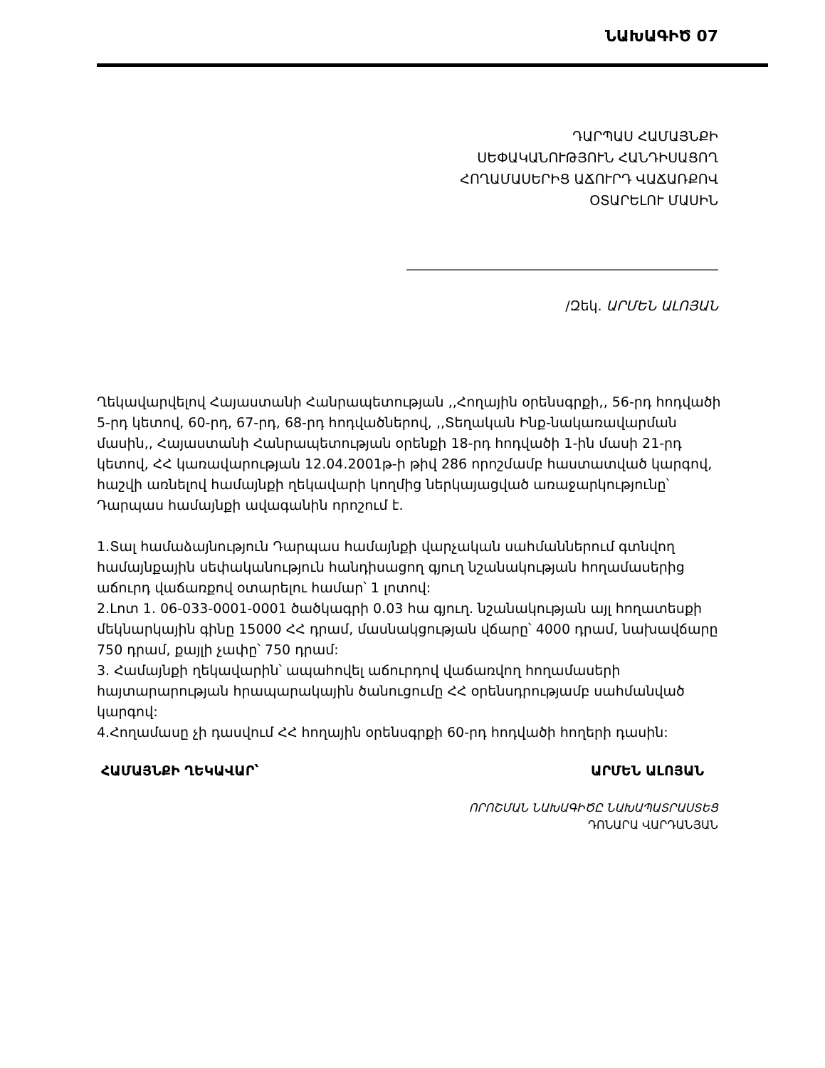ՆԱԽԱԳԻԾ 07
ԴԱՐՊԱՍ ՀԱՄԱՅՆՔԻ
ՍԵՓԱԿԱՆՈՒԹՅՈՒՆ ՀԱՆԴԻՍԱՑՈՂ
ՀՈՂԱՄԱՍԵՐԻՑ ԱՃՈՒՐԴ ՎԱՃԱՌՔՈՎ
ՕՏԱՐԵԼՈՒ ՄԱՍԻՆ
/Զեկ. ԱՐՄԵՆ ԱԼՈՅԱՆ
Ղեկավարվելով Հայաստանի Հանրապետության ,,Հողային օրենսգրքի,, 56-րդ հոդվածի 5-րդ կետով, 60-րդ, 67-րդ, 68-րդ հոդվածներով, ,,Տեղական Ինք-նակառավարման մասին,, Հայաստանի Հանրապետության օրենքի 18-րդ հոդվածի 1-ին մասի 21-րդ կետով, ՀՀ կառավարության 12.04.2001թ-ի թիվ 286 որոշմամբ հաստատված կարգով, հաշվի առնելով համայնքի ղեկավարի կողմից ներկայացված առաջարկությունը՝
Դարպաս համայնքի ավագանին որոշում է.
1.Տալ համաձայնություն Դարպաս համայնքի վարչական սահմաններում գտնվող համայնքային սեփականություն հանդիսացող գյուղ նշանակության հողամասերից աճուրդ վաճառքով օտարելու համար՝ 1 լոտով:
2.Լոտ 1. 06-033-0001-0001 ծածկագրի 0.03 հա գյուղ. նշանակության այլ հողատեսքի մեկնարկային գինը 15000 ՀՀ դրամ, մասնակցության վճարը՝ 4000 դրամ, նախավճարը 750 դրամ, քայլի չափը՝ 750 դրամ:
3. Համայնքի ղեկավարին՝ ապահովել աճուրդով վաճառվող հողամասերի հայտարարության հրապարակային ծանուցումը ՀՀ օրենսդրությամբ սահմանված կարգով:
4.Հողամասը չի դասվում ՀՀ հողային օրենսգրքի 60-րդ հոդվածի հողերի դասին:
ՀԱՄԱՅՆՔԻ ՂԵԿԱՎԱՐ՝ ԱՐՄԵՆ ԱԼՈՅԱՆ
ՈՐՈՇՄԱՆ ՆԱԽԱԳԻԾԸ ՆԱԽԱՊԱՏՐԱՍՏԵՑ
ԴՈՆԱՐԱ ՎԱՐԴԱՆՅԱՆ